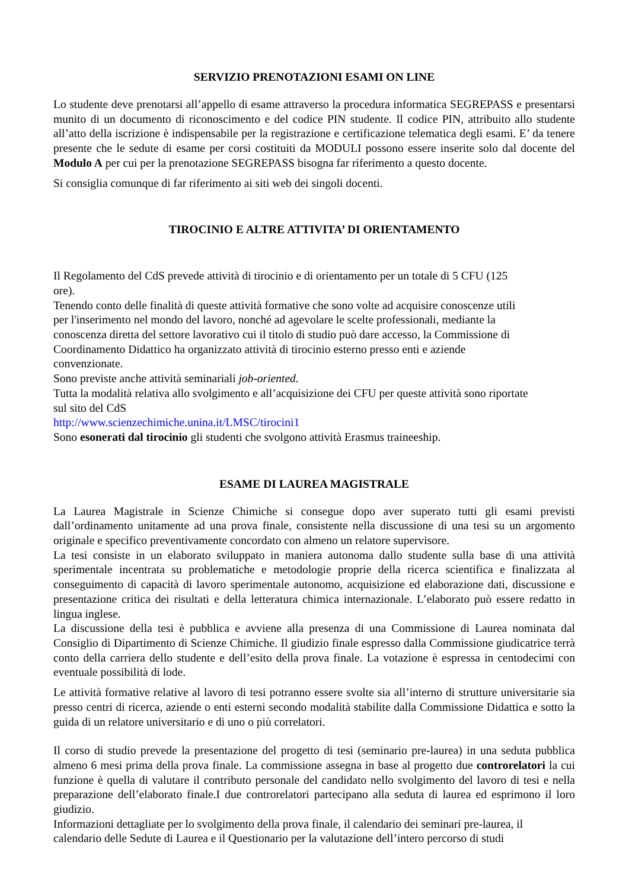SERVIZIO PRENOTAZIONI ESAMI ON LINE
Lo studente deve prenotarsi all’appello di esame attraverso la procedura informatica SEGREPASS e presentarsi munito di un documento di riconoscimento e del codice PIN studente. Il codice PIN, attribuito allo studente all’atto della iscrizione è indispensabile per la registrazione e certificazione telematica degli esami. E’ da tenere presente che le sedute di esame per corsi costituiti da MODULI possono essere inserite solo dal docente del Modulo A per cui per la prenotazione SEGREPASS bisogna far riferimento a questo docente.
Si consiglia comunque di far riferimento ai siti web dei singoli docenti.
TIROCINIO E ALTRE ATTIVITA’ DI ORIENTAMENTO
Il Regolamento del CdS prevede attività di tirocinio e di orientamento per un totale di 5 CFU (125
ore).
Tenendo conto delle finalità di queste attività formative che sono volte ad acquisire conoscenze utili
per l'inserimento nel mondo del lavoro, nonché ad agevolare le scelte professionali, mediante la
conoscenza diretta del settore lavorativo cui il titolo di studio può dare accesso, la Commissione di
Coordinamento Didattico ha organizzato attività di tirocinio esterno presso enti e aziende
convenzionate.
Sono previste anche attività seminariali job-oriented.
Tutta la modalità relativa allo svolgimento e all’acquisizione dei CFU per queste attività sono riportate
sul sito del CdS
http://www.scienzechimiche.unina.it/LMSC/tirocini1
Sono esonerati dal tirocinio gli studenti che svolgono attività Erasmus traineeship.
ESAME DI LAUREA MAGISTRALE
La Laurea Magistrale in Scienze Chimiche si consegue dopo aver superato tutti gli esami previsti dall’ordinamento unitamente ad una prova finale, consistente nella discussione di una tesi su un argomento originale e specifico preventivamente concordato con almeno un relatore supervisore.
La tesi consiste in un elaborato sviluppato in maniera autonoma dallo studente sulla base di una attività sperimentale incentrata su problematiche e metodologie proprie della ricerca scientifica e finalizzata al conseguimento di capacità di lavoro sperimentale autonomo, acquisizione ed elaborazione dati, discussione e presentazione critica dei risultati e della letteratura chimica internazionale. L’elaborato può essere redatto in lingua inglese.
La discussione della tesi è pubblica e avviene alla presenza di una Commissione di Laurea nominata dal Consiglio di Dipartimento di Scienze Chimiche. Il giudizio finale espresso dalla Commissione giudicatrice terrà conto della carriera dello studente e dell’esito della prova finale. La votazione è espressa in centodecimi con eventuale possibilità di lode.
Le attività formative relative al lavoro di tesi potranno essere svolte sia all’interno di strutture universitarie sia presso centri di ricerca, aziende o enti esterni secondo modalità stabilite dalla Commissione Didattica e sotto la guida di un relatore universitario e di uno o più correlatori.
Il corso di studio prevede la presentazione del progetto di tesi (seminario pre-laurea) in una seduta pubblica almeno 6 mesi prima della prova finale. La commissione assegna in base al progetto due controrelatori la cui funzione è quella di valutare il contributo personale del candidato nello svolgimento del lavoro di tesi e nella preparazione dell’elaborato finale.I due controrelatori partecipano alla seduta di laurea ed esprimono il loro giudizio.
Informazioni dettagliate per lo svolgimento della prova finale, il calendario dei seminari pre-laurea, il
calendario delle Sedute di Laurea e il Questionario per la valutazione dell’intero percorso di studi